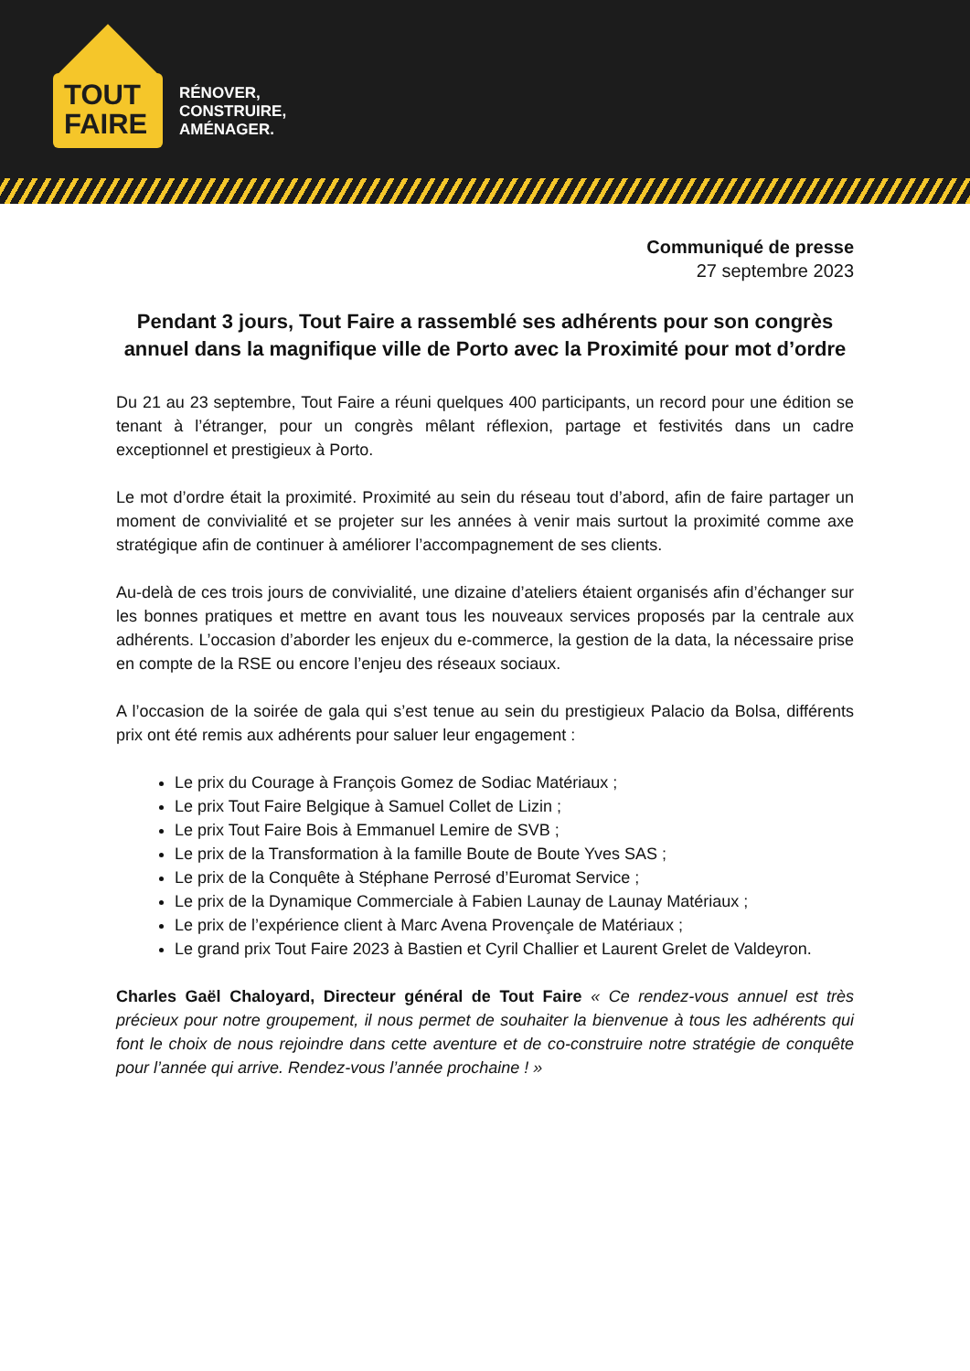TOUT
FAIRE
RÉNOVER,
CONSTRUIRE,
AMÉNAGER.
Communiqué de presse
27 septembre 2023
Pendant 3 jours, Tout Faire a rassemblé ses adhérents pour son congrès annuel dans la magnifique ville de Porto avec la Proximité pour mot d’ordre
Du 21 au 23 septembre, Tout Faire a réuni quelques 400 participants, un record pour une édition se tenant à l’étranger, pour un congrès mêlant réflexion, partage et festivités dans un cadre exceptionnel et prestigieux à Porto.
Le mot d’ordre était la proximité. Proximité au sein du réseau tout d’abord, afin de faire partager un moment de convivialité et se projeter sur les années à venir mais surtout la proximité comme axe stratégique afin de continuer à améliorer l’accompagnement de ses clients.
Au-delà de ces trois jours de convivialité, une dizaine d’ateliers étaient organisés afin d’échanger sur les bonnes pratiques et mettre en avant tous les nouveaux services proposés par la centrale aux adhérents. L’occasion d’aborder les enjeux du e-commerce, la gestion de la data, la nécessaire prise en compte de la RSE ou encore l’enjeu des réseaux sociaux.
A l’occasion de la soirée de gala qui s’est tenue au sein du prestigieux Palacio da Bolsa, différents prix ont été remis aux adhérents pour saluer leur engagement :
Le prix du Courage à François Gomez de Sodiac Matériaux ;
Le prix Tout Faire Belgique à Samuel Collet de Lizin ;
Le prix Tout Faire Bois à Emmanuel Lemire de SVB ;
Le prix de la Transformation à la famille Boute de Boute Yves SAS ;
Le prix de la Conquête à Stéphane Perrosé d’Euromat Service ;
Le prix de la Dynamique Commerciale à Fabien Launay de Launay Matériaux ;
Le prix de l’expérience client à Marc Avena Provençale de Matériaux ;
Le grand prix Tout Faire 2023 à Bastien et Cyril Challier et Laurent Grelet de Valdeyron.
Charles Gaël Chaloyard, Directeur général de Tout Faire « Ce rendez-vous annuel est très précieux pour notre groupement, il nous permet de souhaiter la bienvenue à tous les adhérents qui font le choix de nous rejoindre dans cette aventure et de co-construire notre stratégie de conquête pour l’année qui arrive. Rendez-vous l’année prochaine ! »